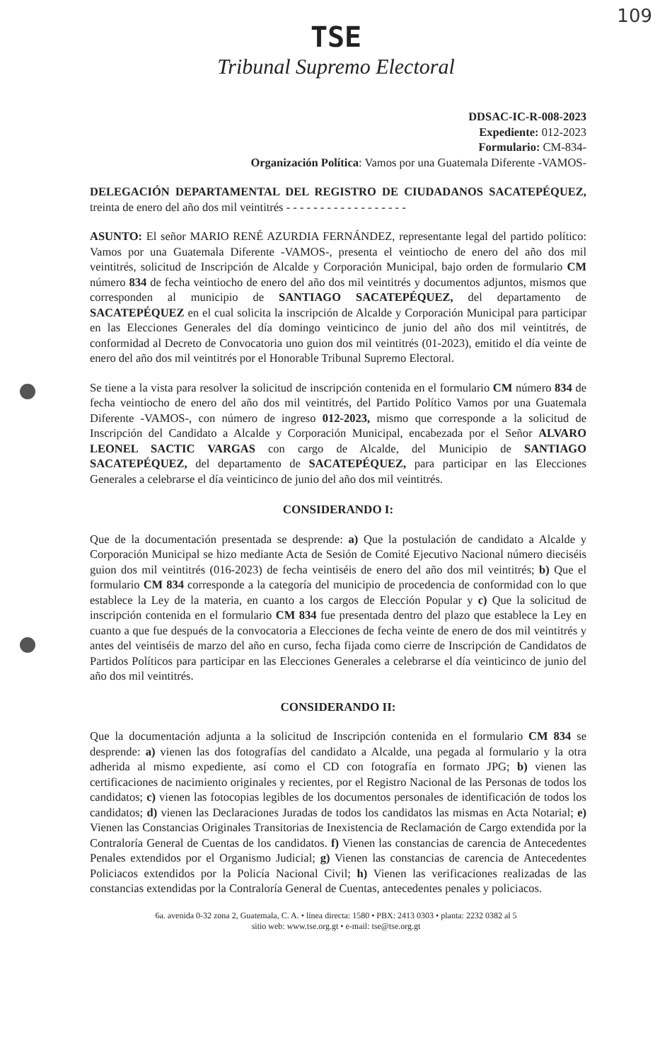109
TSE
Tribunal Supremo Electoral
DDSAC-IC-R-008-2023
Expediente: 012-2023
Formulario: CM-834-
Organización Política: Vamos por una Guatemala Diferente -VAMOS-
DELEGACIÓN DEPARTAMENTAL DEL REGISTRO DE CIUDADANOS SACATEPÉQUEZ, treinta de enero del año dos mil veintitrés - - - - - - - - - - - - - - - - - -
ASUNTO: El señor MARIO RENÉ AZURDIA FERNÁNDEZ, representante legal del partido político: Vamos por una Guatemala Diferente -VAMOS-, presenta el veintiocho de enero del año dos mil veintitrés, solicitud de Inscripción de Alcalde y Corporación Municipal, bajo orden de formulario CM número 834 de fecha veintiocho de enero del año dos mil veintitrés y documentos adjuntos, mismos que corresponden al municipio de SANTIAGO SACATEPÉQUEZ, del departamento de SACATEPÉQUEZ en el cual solicita la inscripción de Alcalde y Corporación Municipal para participar en las Elecciones Generales del día domingo veinticinco de junio del año dos mil veintitrés, de conformidad al Decreto de Convocatoria uno guion dos mil veintitrés (01-2023), emitido el día veinte de enero del año dos mil veintitrés por el Honorable Tribunal Supremo Electoral.
Se tiene a la vista para resolver la solicitud de inscripción contenida en el formulario CM número 834 de fecha veintiocho de enero del año dos mil veintitrés, del Partido Político Vamos por una Guatemala Diferente -VAMOS-, con número de ingreso 012-2023, mismo que corresponde a la solicitud de Inscripción del Candidato a Alcalde y Corporación Municipal, encabezada por el Señor ALVARO LEONEL SACTIC VARGAS con cargo de Alcalde, del Municipio de SANTIAGO SACATEPÉQUEZ, del departamento de SACATEPÉQUEZ, para participar en las Elecciones Generales a celebrarse el día veinticinco de junio del año dos mil veintitrés.
CONSIDERANDO I:
Que de la documentación presentada se desprende: a) Que la postulación de candidato a Alcalde y Corporación Municipal se hizo mediante Acta de Sesión de Comité Ejecutivo Nacional número dieciséis guion dos mil veintitrés (016-2023) de fecha veintiséis de enero del año dos mil veintitrés; b) Que el formulario CM 834 corresponde a la categoría del municipio de procedencia de conformidad con lo que establece la Ley de la materia, en cuanto a los cargos de Elección Popular y c) Que la solicitud de inscripción contenida en el formulario CM 834 fue presentada dentro del plazo que establece la Ley en cuanto a que fue después de la convocatoria a Elecciones de fecha veinte de enero de dos mil veintitrés y antes del veintiséis de marzo del año en curso, fecha fijada como cierre de Inscripción de Candidatos de Partidos Políticos para participar en las Elecciones Generales a celebrarse el día veinticinco de junio del año dos mil veintitrés.
CONSIDERANDO II:
Que la documentación adjunta a la solicitud de Inscripción contenida en el formulario CM 834 se desprende: a) vienen las dos fotografías del candidato a Alcalde, una pegada al formulario y la otra adherida al mismo expediente, así como el CD con fotografía en formato JPG; b) vienen las certificaciones de nacimiento originales y recientes, por el Registro Nacional de las Personas de todos los candidatos; c) vienen las fotocopias legibles de los documentos personales de identificación de todos los candidatos; d) vienen las Declaraciones Juradas de todos los candidatos las mismas en Acta Notarial; e) Vienen las Constancias Originales Transitorias de Inexistencia de Reclamación de Cargo extendida por la Contraloría General de Cuentas de los candidatos. f) Vienen las constancias de carencia de Antecedentes Penales extendidos por el Organismo Judicial; g) Vienen las constancias de carencia de Antecedentes Policiacos extendidos por la Policía Nacional Civil; h) Vienen las verificaciones realizadas de las constancias extendidas por la Contraloría General de Cuentas, antecedentes penales y policiacos.
6a. avenida 0-32 zona 2, Guatemala, C. A. • línea directa: 1580 • PBX: 2413 0303 • planta: 2232 0382 al 5
sitio web: www.tse.org.gt • e-mail: tse@tse.org.gt